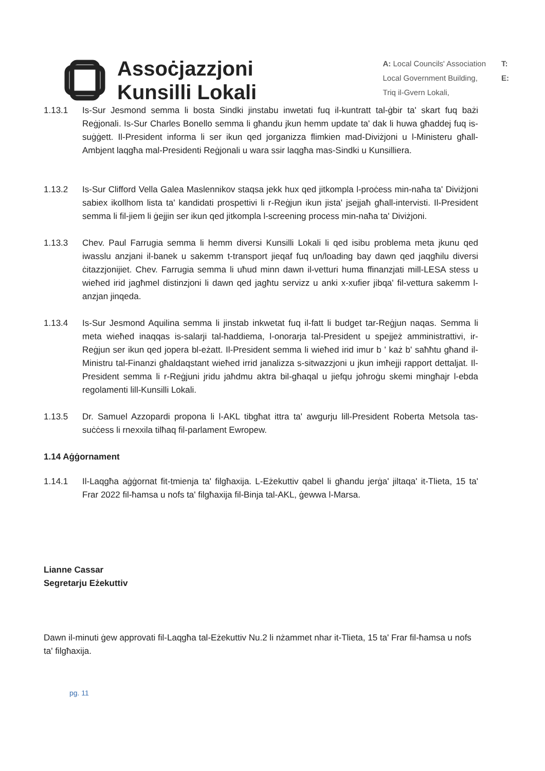Assoċjazzjoni
Kunsilli Lokali
A: Local Councils' Association
Local Government Building,
Triq il-Gvern Lokali,
T:
E:
1.13.1 Is-Sur Jesmond semma li bosta Sindki jinstabu inwetati fuq il-kuntratt tal-ġbir ta' skart fuq bażi Reġjonali. Is-Sur Charles Bonello semma li għandu jkun hemm update ta' dak li huwa għaddej fuq is-suġġett. Il-President informa li ser ikun qed jorganizza flimkien mad-Diviżjoni u l-Ministeru għall-Ambjent laqgħa mal-Presidenti Reġjonali u wara ssir laqgħa mas-Sindki u Kunsilliera.
1.13.2 Is-Sur Clifford Vella Galea Maslennikov staqsa jekk hux qed jitkompla l-proċess min-naħa ta' Diviżjoni sabiex ikollhom lista ta' kandidati prospettivi li r-Reġjun ikun jista' jsejjaħ għall-intervisti. Il-President semma li fil-jiem li ġejjin ser ikun qed jitkompla l-screening process min-naħa ta' Diviżjoni.
1.13.3 Chev. Paul Farrugia semma li hemm diversi Kunsilli Lokali li qed isibu problema meta jkunu qed iwasslu anzjani il-banek u sakemm t-transport jieqaf fuq un/loading bay dawn qed jaqgħilu diversi ċitazzjonijiet. Chev. Farrugia semma li uħud minn dawn il-vetturi huma ffinanzjati mill-LESA stess u wieħed irid jagħmel distinzjoni li dawn qed jagħtu servizz u anki x-xufier jibqa' fil-vettura sakemm l-anzjan jinqeda.
1.13.4 Is-Sur Jesmond Aquilina semma li jinstab inkwetat fuq il-fatt li budget tar-Reġjun naqas. Semma li meta wieħed inaqqas is-salarji tal-ħaddiema, l-onorarja tal-President u spejjeż amministrattivi, ir-Reġjun ser ikun qed jopera bl-eżatt. Il-President semma li wieħed irid imur b ' każ b' saħħtu għand il-Ministru tal-Finanzi għaldaqstant wieħed irrid janalizza s-sitwazzjoni u jkun imħejji rapport dettaljat. Il-President semma li r-Reġjuni jridu jaħdmu aktra bil-għaqal u jiefqu joħroġu skemi mingħajr l-ebda regolamenti lill-Kunsilli Lokali.
1.13.5 Dr. Samuel Azzopardi propona li l-AKL tibgħat ittra ta' awgurju lill-President Roberta Metsola tas-suċċess li rnexxila tilħaq fil-parlament Ewropew.
1.14 Aġġornament
1.14.1 Il-Laqgħa aġġornat fit-tmienja ta' filgħaxija. L-Eżekuttiv qabel li għandu jerġa' jiltaqa' it-Tlieta, 15 ta' Frar 2022 fil-ħamsa u nofs ta' filgħaxija fil-Binja tal-AKL, ġewwa l-Marsa.
Lianne Cassar
Segretarju Eżekuttiv
Dawn il-minuti ġew approvati fil-Laqgħa tal-Eżekuttiv Nu.2 li nżammet nhar it-Tlieta, 15 ta' Frar fil-ħamsa u nofs ta' filgħaxija.
pg. 11